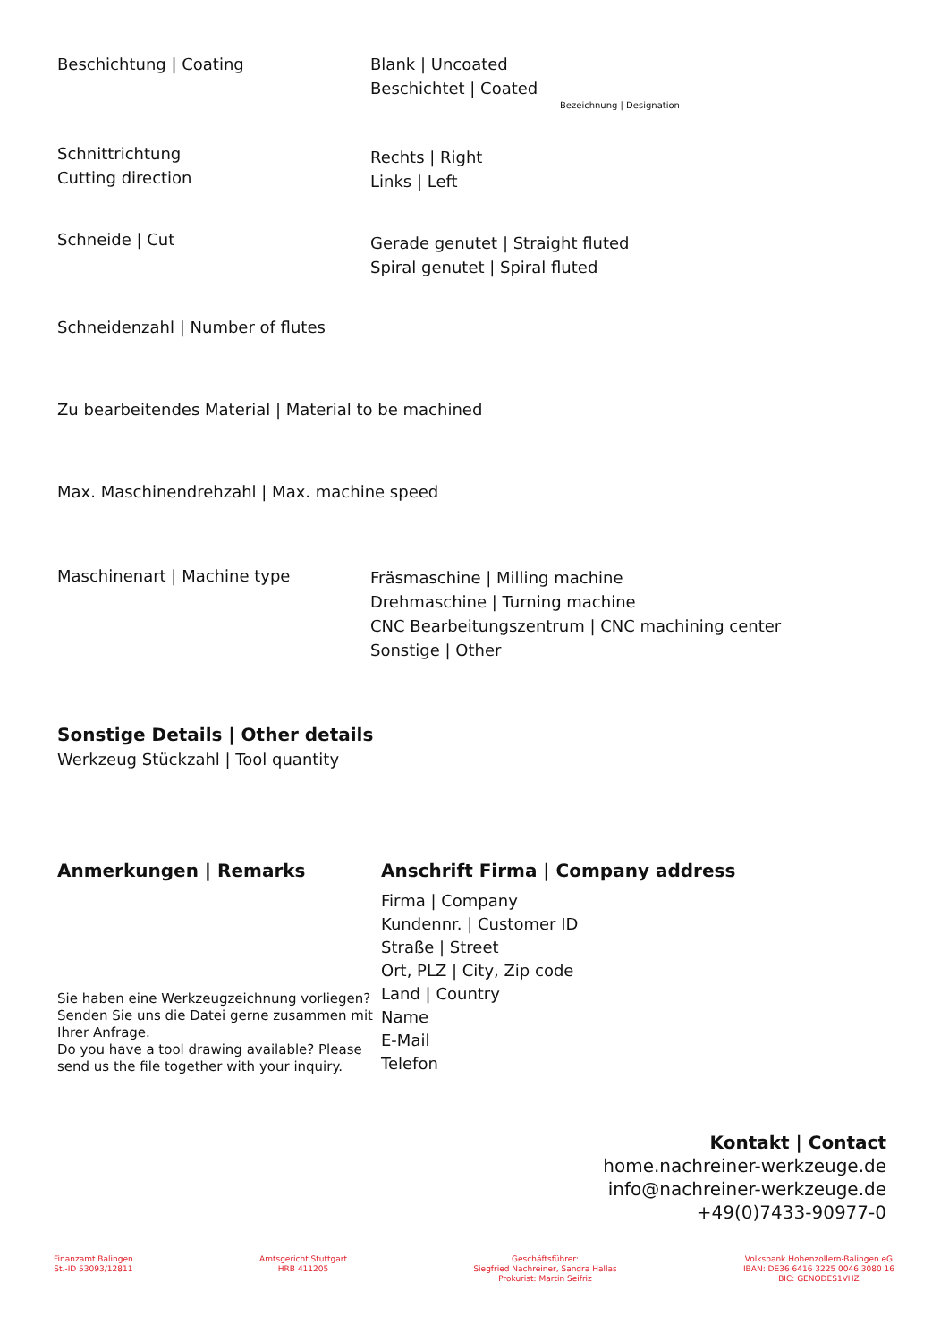Beschichtung | Coating Blank | Uncoated
Beschichtet | Coated
Bezeichnung | Designation
Schnittrichtung
Cutting direction
Rechts | Right
Links | Left
Schneide | Cut
Gerade genutet | Straight fluted
Spiral genutet | Spiral fluted
Schneidenzahl | Number of flutes
Zu bearbeitendes Material | Material to be machined
Max. Maschinendrehzahl | Max. machine speed
Maschinenart | Machine type Fräsmaschine | Milling machine
Drehmaschine | Turning machine
CNC Bearbeitungszentrum | CNC machining center
Sonstige | Other
Sonstige Details | Other details
Werkzeug Stückzahl | Tool quantity
Anmerkungen | Remarks
Sie haben eine Werkzeugzeichnung vorliegen? Senden Sie uns die Datei gerne zusammen mit Ihrer Anfrage.
Do you have a tool drawing available? Please send us the file together with your inquiry.
Anschrift Firma | Company address
Firma | Company
Kundennr. | Customer ID
Straße | Street
Ort, PLZ | City, Zip code
Land | Country
Name
E-Mail
Telefon
Kontakt | Contact
home.nachreiner-werkzeuge.de
info@nachreiner-werkzeuge.de
+49(0)7433-90977-0
Finanzamt Balingen
St.-ID 53093/12811
Amtsgericht Stuttgart
HRB 411205
Geschäftsführer:
Siegfried Nachreiner, Sandra Hallas
Prokurist: Martin Seifriz
Volksbank Hohenzollern-Balingen eG
IBAN: DE36 6416 3225 0046 3080 16
BIC: GENODES1VHZ